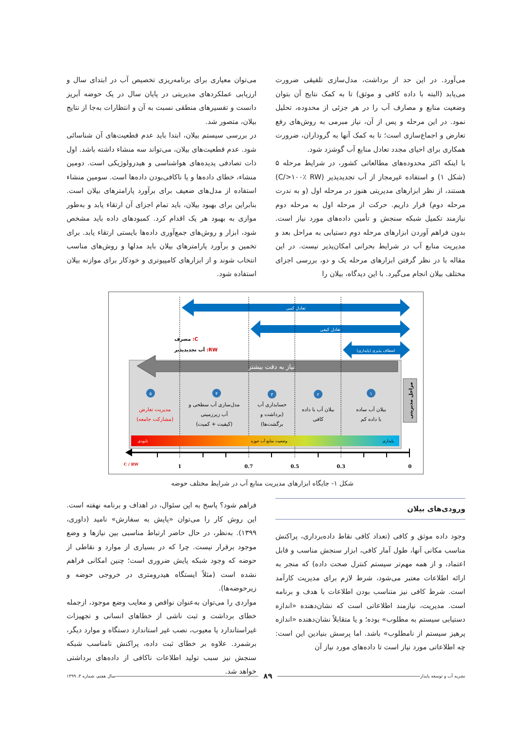می‌آورد. در این حد از برداشت، مدل‌سازی تلفیقی ضرورت می‌یابد (البته با داده کافی و موثق) تا به کمک نتایج آن بتوان وضعیت منابع و مصارف آب را در هر جزئی از محدوده، تحلیل نمود. در این مرحله و پس از آن، نیاز مبرمی به روش‌های رفع تعارض و اجماع‌سازی است؛ تا به کمک آنها به گروداران، ضرورت همکاری برای احیای مجدد تعادل منابع آب گوشزد شود.
با اینکه اکثر محدوده‌های مطالعاتی کشور، در شرایط مرحله ۵ (شکل ۱) و استفاده غیرمجاز از آب تجدیدپذیر (C/>۱۰۰٪ RW) هستند، از نظر ابزارهای مدیریتی هنوز در مرحله اول (و به ندرت مرحله دوم) قرار داریم. حرکت از مرحله اول به مرحله دوم نیازمند تکمیل شبکه سنجش و تأمین داده‌های مورد نیاز است. بدون فراهم آوردن ابزارهای مرحله دوم دستیابی به مراحل بعد و مدیریت منابع آب در شرایط بحرانی امکان‌پذیر نیست. در این مقاله با در نظر گرفتن ابزارهای مرحله یک و دو، بررسی اجزای مختلف بیلان انجام می‌گیرد. با این دیدگاه، بیلان را
می‌توان معیاری برای برنامه‌ریزی تخصیص آب در ابتدای سال و ارزیابی عملکردهای مدیریتی در پایان سال در یک حوضه آبریز دانست و تفسیرهای منطقی نسبت به آن و انتظارات به‌جا از نتایج بیلان، متصور شد.
در بررسی سیستم بیلان، ابتدا باید عدم قطعیت‌های آن شناسائی شود. عدم قطعیت‌های بیلان، می‌تواند سه منشاء داشته باشد. اول ذات تصادفی پدیده‌های هواشناسی و هیدرولوژیکی است. دومین منشاء، خطای داده‌ها و یا ناکافی‌بودن داده‌ها است. سومین منشاء استفاده از مدل‌های ضعیف برای برآورد پارامترهای بیلان است. بنابراین برای بهبود بیلان، باید تمام اجزای آن ارتقاء یابد و به‌طور موازی به بهبود هر یک اقدام کرد. کمبودهای داده باید مشخص شود، ابزار و روش‌های جمع‌آوری داده‌ها بایستی ارتقاء یابد. برای تخمین و برآورد پارامترهای بیلان باید مدلها و روش‌های مناسب انتخاب شوند و از ابزارهای کامپیوتری و خودکار برای موازنه بیلان استفاده شود.
تعادل کمی
تعادل کیفی
انعطاف پذیری (پایداری)
C: مصرف
RW: آب تجدیدپذیر
نیاز به دقت بیشتر
مراحل مدیریتی
۱
۲
۳
۴
۵
بیلان آب ساده
با داده کم
بیلان آب با داده
کافی
حسابداری آب
(برداشت و
برگشت‌ها)
مدل‌سازی آب سطحی و
آب زیرزمینی
(کیفیت + کمیت)
مدیریت تعارض
(مشارکت جامعه)
نابودی
وضعیت منابع آب حوزه
پایداری
C / RW
1
0.7
0.5
0.3
0
شکل ۱- جایگاه ابزارهای مدیریت منابع آب در شرایط مختلف حوضه
ورودی‌های بیلان
وجود داده موثق و کافی (تعداد کافی نقاط داده‌برداری، پراکنش مناسب مکانی آنها، طول آمار کافی، ابزار سنجش مناسب و قابل اعتماد، و از همه مهم‌تر سیستم کنترل صحت داده) که منجر به ارائه اطلاعات معتبر می‌شود، شرط لازم برای مدیریت کارآمد است. شرط کافی نیز متناسب بودن اطلاعات با هدف و برنامه است. مدیریت، نیازمند اطلاعاتی است که نشان‌دهنده «اندازه دستیابی سیستم به مطلوب» بوده؛ و یا متقابلاً نشان‌دهنده «اندازه پرهیز سیستم از نامطلوب» باشد. اما پرسش بنیادین این است: چه اطلاعاتی مورد نیاز است تا داده‌های مورد نیاز آن
فراهم شود؟ پاسخ به این سئوال، در اهداف و برنامه نهفته است. این روش کار را می‌توان «پایش به سفارش» نامید (داوری، ۱۳۹۹). به‌نظر، در حال حاضر ارتباط مناسبی بین نیازها و وضع موجود برقرار نیست. چرا که در بسیاری از موارد و نقاطی از حوضه که وجود شبکه پایش ضروری است؛ چنین امکانی فراهم نشده است (مثلاً ایستگاه هیدرومتری در خروجی حوضه و زیرحوضه‌ها).
مواردی را می‌توان به‌عنوان نواقص و معایب وضع موجود، ازجمله خطای برداشت و ثبت ناشی از خطاهای انسانی و تجهیزات غیراستاندارد یا معیوب، نصب غیر استاندارد دستگاه و موارد دیگر، برشمرد. علاوه بر خطای ثبت داده، پراکنش نامناسب شبکه سنجش نیز سبب تولید اطلاعات ناکافی از داده‌های برداشتی خواهد شد.
نشریه آب و توسعه پایدار ۸۹ سال هفتم، شماره ۳، ۱۳۹۹